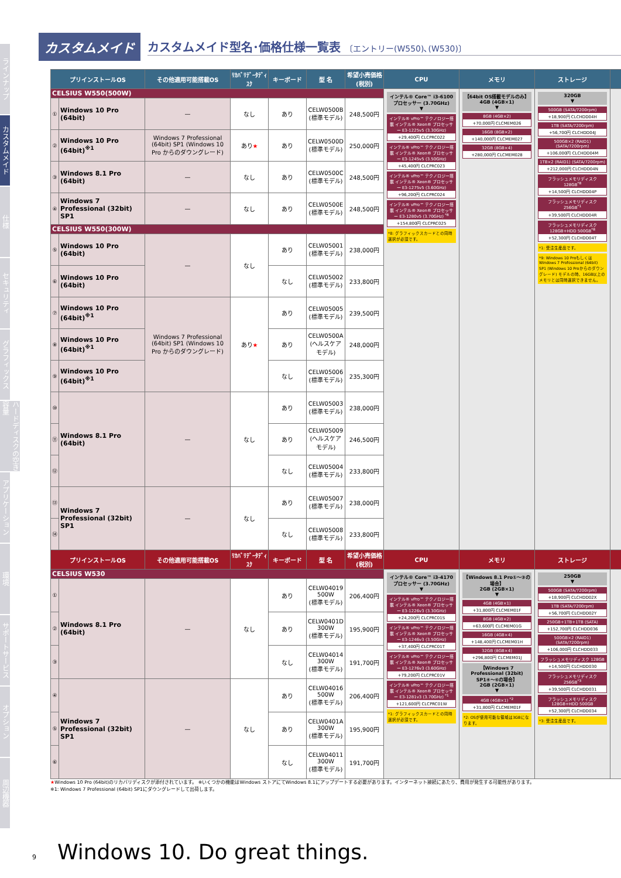ラインナップ
カスタムメイド
仕様
セキュリティ
グラフィックス
ハードディスクの空き容量
アプリケーション
環境
サポートサービス
オプション
周辺機器
カスタムメイド
カスタムメイド型名･価格仕様一覧表 〔エントリー(W550)､(W530)〕
| プリインストールOS | | その他適用可能搭載OS | ﾘｶﾊﾞﾘﾃﾞｰﾀﾃﾞｨｽｸ | キーボード | 型 名 | 希望小売価格(税別) | CPU | メモリ | ストレージ | |
| --- | --- | --- | --- | --- | --- | --- | --- | --- | --- | --- |
| CELSIUS W550(500W) | | | | | | | インテル® Core™ i3-6100 プロセッサー (3.70GHz) ▼ インテル® vPro™ テクノロジー搭載 インテル® Xeon® プロセッサー E3-1225v5 (3.30GHz) +29,400円 CLCPRC022 インテル® vPro™ テクノロジー搭載 インテル® Xeon® プロセッサー E3-1245v5 (3.50GHz) +45,400円 CLCPRC023 インテル® vPro™ テクノロジー搭載 インテル® Xeon® プロセッサー E3-1275v5 (3.60GHz) +96,200円 CLCPRC024 インテル® vPro™ テクノロジー搭載 インテル® Xeon® プロセッサー E3-1280v5 (3.70GHz) <sup>*8</sup> +154,800円 CLCPRC025 *8: グラフィックスカードとの同時選択が必須です。 | 【64bit OS搭載モデルのみ】 4GB (4GB×1) ▼ 8GB (4GB×2) +70,000円 CLCMEM026 16GB (8GB×2) +140,000円 CLCMEM027 32GB (8GB×4) +280,000円 CLCMEM028 | 320GB ▼ 500GB (SATA/7200rpm) +18,900円 CLCHDD04H 1TB (SATA/7200rpm) +56,700円 CLCHDD04J 500GB×2 (RAID1) (SATA/7200rpm) +106,000円 CLCHDD04M 1TB×2 (RAID1) (SATA/7200rpm) +212,000円 CLCHDD04N フラッシュメモリディスク 128GB<sup>*8</sup> +14,500円 CLCHDD04P フラッシュメモリディスク 256GB<sup>*1</sup> +39,500円 CLCHDD04R フラッシュメモリディスク 128GB+HDD 500GB<sup>*8</sup> +52,300円 CLCHDD04T *1: 受注生産品です。 *9: Windows 10 Proもしくは Windows 7 Professional (64bit) SP1 (Windows 10 Proからのダウングレード) モデルの時、16GB以上のメモリとは同時選択できません。 | |
| ① | Windows 10 Pro (64bit) | — | なし | あり | CELW0500B (標準モデル) | 248,500円 | | | | |
| ② | Windows 10 Pro (64bit)<sup>※1</sup> | Windows 7 Professional (64bit) SP1 (Windows 10 Pro からのダウングレード) | あり ★ | あり | CELW0500D (標準モデル) | 250,000円 | | | | |
| ③ | Windows 8.1 Pro (64bit) | — | なし | あり | CELW0500C (標準モデル) | 248,500円 | | | | |
| ④ | Windows 7 Professional (32bit) SP1 | — | なし | あり | CELW0500E (標準モデル) | 248,500円 | | | | |
| CELSIUS W550(300W) | | | | | | | | | | |
| ⑤ | Windows 10 Pro (64bit) | — | なし | あり | CELW05001 (標準モデル) | 238,000円 | | | | |
| ⑥ | Windows 10 Pro (64bit) | | | なし | CELW05002 (標準モデル) | 233,800円 | | | | |
| ⑦ | Windows 10 Pro (64bit)<sup>※1</sup> | Windows 7 Professional (64bit) SP1 (Windows 10 Pro からのダウングレード) | あり ★ | あり | CELW05005 (標準モデル) | 239,500円 | | | | |
| ⑧ | Windows 10 Pro (64bit)<sup>※1</sup> | | | あり | CELW0500A (ヘルスケアモデル) | 248,000円 | | | | |
| ⑨ | Windows 10 Pro (64bit)<sup>※1</sup> | | | なし | CELW05006 (標準モデル) | 235,300円 | | | | |
| ⑩ | Windows 8.1 Pro (64bit) | — | なし | あり | CELW05003 (標準モデル) | 238,000円 | | | | |
| ⑪ | | | | あり | CELW05009 (ヘルスケアモデル) | 246,500円 | | | | |
| ⑫ | | | | なし | CELW05004 (標準モデル) | 233,800円 | | | | |
| ⑬ | Windows 7 Professional (32bit) SP1 | — | なし | あり | CELW05007 (標準モデル) | 238,000円 | | | | |
| ⑭ | | | | なし | CELW05008 (標準モデル) | 233,800円 | | | | |
| プリインストールOS | | その他適用可能搭載OS | ﾘｶﾊﾞﾘﾃﾞｰﾀﾃﾞｨｽｸ | キーボード | 型 名 | 希望小売価格(税別) | CPU | メモリ | ストレージ | |
| CELSIUS W530 | | | | | | | インテル® Core™ i3-4170 プロセッサー (3.70GHz) ▼ インテル® vPro™ テクノロジー搭載 インテル® Xeon® プロセッサー E3-1226v3 (3.30GHz) +24,200円 CLCPRC01S インテル® vPro™ テクノロジー搭載 インテル® Xeon® プロセッサー E3-1246v3 (3.50GHz) +37,400円 CLCPRC01T インテル® vPro™ テクノロジー搭載 インテル® Xeon® プロセッサー E3-1276v3 (3.60GHz) +79,200円 CLCPRC01V インテル® vPro™ テクノロジー搭載 インテル® Xeon® プロセッサー E3-1281v3 (3.70GHz) <sup>*1</sup> +121,600円 CLCPRC01W *1: グラフィックスカードとの同時選択が必須です。 | 【Windows 8.1 Pro①〜③の場合】 2GB (2GB×1) ▼ 4GB (4GB×1) +31,800円 CLCMEM01F 8GB (4GB×2) +63,600円 CLCMEM01G 16GB (4GB×4) +148,400円 CLCMEM01H 32GB (8GB×4) +296,800円 CLCMEM01J 【Windows 7 Professional (32bit) SP1④〜⑥の場合】 2GB (2GB×1) ▼ 4GB (4GB×1) <sup>*2</sup> +31,800円 CLCMEM01F *2: OSが使用可能な領域は3GBになります。 | 250GB ▼ 500GB (SATA/7200rpm) +18,900円 CLCHDD02X 1TB (SATA/7200rpm) +56,700円 CLCHDD02Y 250GB+1TB+1TB (SATA) +152,700円 CLCHDD036 500GB×2 (RAID1) (SATA/7200rpm) +106,000円 CLCHDD033 フラッシュメモリディスク 128GB +14,500円 CLCHDD030 フラッシュメモリディスク 256GB<sup>*3</sup> +39,500円 CLCHDD031 フラッシュメモリディスク 128GB+HDD 500GB +52,300円 CLCHDD034 *3: 受注生産品です。 | |
| ① | Windows 8.1 Pro (64bit) | — | なし | あり | CELW04019 500W (標準モデル) | 206,400円 | | | | |
| ② | | | | あり | CELW0401D 300W (標準モデル) | 195,900円 | | | | |
| ③ | | | | なし | CELW04014 300W (標準モデル) | 191,700円 | | | | |
| ④ | Windows 7 Professional (32bit) SP1 | — | なし | あり | CELW04016 500W (標準モデル) | 206,400円 | | | | |
| ⑤ | | | | あり | CELW0401A 300W (標準モデル) | 195,900円 | | | | |
| ⑥ | | | | なし | CELW04011 300W (標準モデル) | 191,700円 | | | | |
★Windows 10 Pro (64bit)のリカバリディスクが添付されています。 ※いくつかの機能はWindows ストアにてWindows 8.1にアップデートする必要があります。インターネット接続にあたり、費用が発生する可能性があります。
※1: Windows 7 Professional (64bit) SP1にダウングレードして出荷します。
9 Windows 10. Do great things.